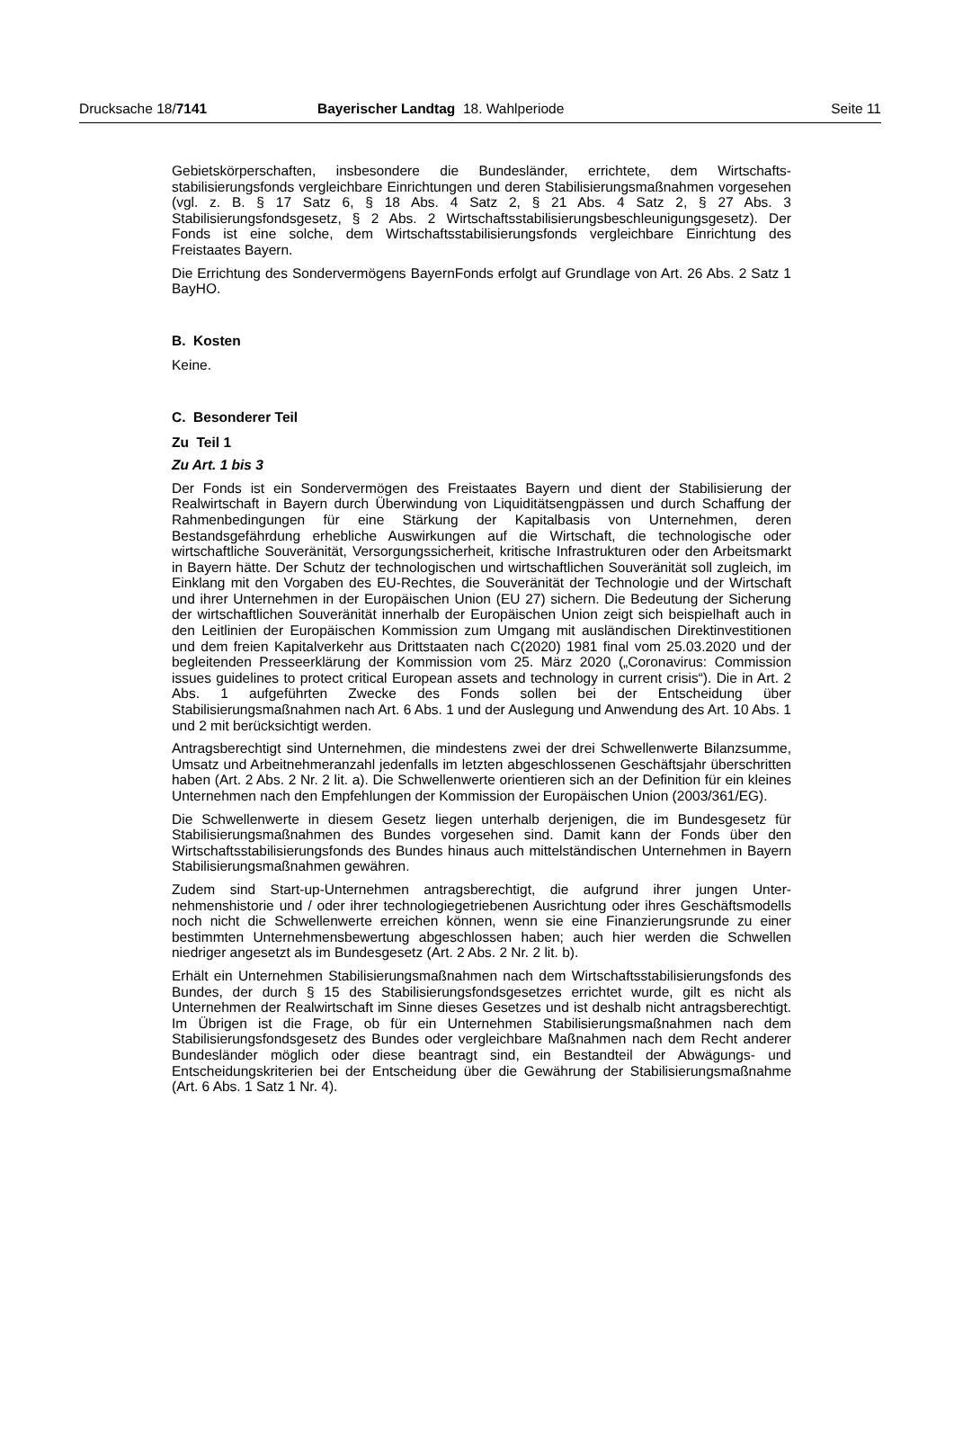Drucksache 18/7141 Bayerischer Landtag 18. Wahlperiode Seite 11
Gebietskörperschaften, insbesondere die Bundesländer, errichtete, dem Wirtschafts­stabilisierungsfonds vergleichbare Einrichtungen und deren Stabilisierungsmaßnah­men vorgesehen (vgl. z. B. § 17 Satz 6, § 18 Abs. 4 Satz 2, § 21 Abs. 4 Satz 2, § 27 Abs. 3 Stabilisierungsfondsgesetz, § 2 Abs. 2 Wirtschaftsstabilisierungsbeschleuni­gungsgesetz). Der Fonds ist eine solche, dem Wirtschaftsstabilisierungsfonds ver­gleichbare Einrichtung des Freistaates Bayern.
Die Errichtung des Sondervermögens BayernFonds erfolgt auf Grundlage von Art. 26 Abs. 2 Satz 1 BayHO.
B. Kosten
Keine.
C. Besonderer Teil
Zu Teil 1
Zu Art. 1 bis 3
Der Fonds ist ein Sondervermögen des Freistaates Bayern und dient der Stabilisierung der Realwirtschaft in Bayern durch Überwindung von Liquiditätsengpässen und durch Schaffung der Rahmenbedingungen für eine Stärkung der Kapitalbasis von Unterneh­men, deren Bestandsgefährdung erhebliche Auswirkungen auf die Wirtschaft, die tech­nologische oder wirtschaftliche Souveränität, Versorgungssicherheit, kritische Infra­strukturen oder den Arbeitsmarkt in Bayern hätte. Der Schutz der technologischen und wirtschaftlichen Souveränität soll zugleich, im Einklang mit den Vorgaben des EU-Rech­tes, die Souveränität der Technologie und der Wirtschaft und ihrer Unternehmen in der Europäischen Union (EU 27) sichern. Die Bedeutung der Sicherung der wirtschaftlichen Souveränität innerhalb der Europäischen Union zeigt sich beispielhaft auch in den Leit­linien der Europäischen Kommission zum Umgang mit ausländischen Direktinvestitio­nen und dem freien Kapitalverkehr aus Drittstaaten nach C(2020) 1981 final vom 25.03.2020 und der begleitenden Presseerklärung der Kommission vom 25. März 2020 („Coronavirus: Commission issues guidelines to protect critical European assets and technology in current crisis“). Die in Art. 2 Abs. 1 aufgeführten Zwecke des Fonds sollen bei der Entscheidung über Stabilisierungsmaßnahmen nach Art. 6 Abs. 1 und der Aus­legung und Anwendung des Art. 10 Abs. 1 und 2 mit berücksichtigt werden.
Antragsberechtigt sind Unternehmen, die mindestens zwei der drei Schwellenwerte Bi­lanzsumme, Umsatz und Arbeitnehmeranzahl jedenfalls im letzten abgeschlossenen Geschäftsjahr überschritten haben (Art. 2 Abs. 2 Nr. 2 lit. a). Die Schwellenwerte orien­tieren sich an der Definition für ein kleines Unternehmen nach den Empfehlungen der Kommission der Europäischen Union (2003/361/EG).
Die Schwellenwerte in diesem Gesetz liegen unterhalb derjenigen, die im Bundesge­setz für Stabilisierungsmaßnahmen des Bundes vorgesehen sind. Damit kann der Fonds über den Wirtschaftsstabilisierungsfonds des Bundes hinaus auch mittelständi­schen Unternehmen in Bayern Stabilisierungsmaßnahmen gewähren.
Zudem sind Start-up-Unternehmen antragsberechtigt, die aufgrund ihrer jungen Unter­nehmenshistorie und / oder ihrer technologiegetriebenen Ausrichtung oder ihres Ge­schäftsmodells noch nicht die Schwellenwerte erreichen können, wenn sie eine Finan­zierungsrunde zu einer bestimmten Unternehmensbewertung abgeschlossen haben; auch hier werden die Schwellen niedriger angesetzt als im Bundesgesetz (Art. 2 Abs. 2 Nr. 2 lit. b).
Erhält ein Unternehmen Stabilisierungsmaßnahmen nach dem Wirtschaftsstabilisie­rungsfonds des Bundes, der durch § 15 des Stabilisierungsfondsgesetzes errichtet wurde, gilt es nicht als Unternehmen der Realwirtschaft im Sinne dieses Gesetzes und ist deshalb nicht antragsberechtigt. Im Übrigen ist die Frage, ob für ein Unternehmen Stabilisierungsmaßnahmen nach dem Stabilisierungsfondsgesetz des Bundes oder vergleichbare Maßnahmen nach dem Recht anderer Bundesländer möglich oder diese beantragt sind, ein Bestandteil der Abwägungs- und Entscheidungskriterien bei der Ent­scheidung über die Gewährung der Stabilisierungsmaßnahme (Art. 6 Abs. 1 Satz 1 Nr. 4).